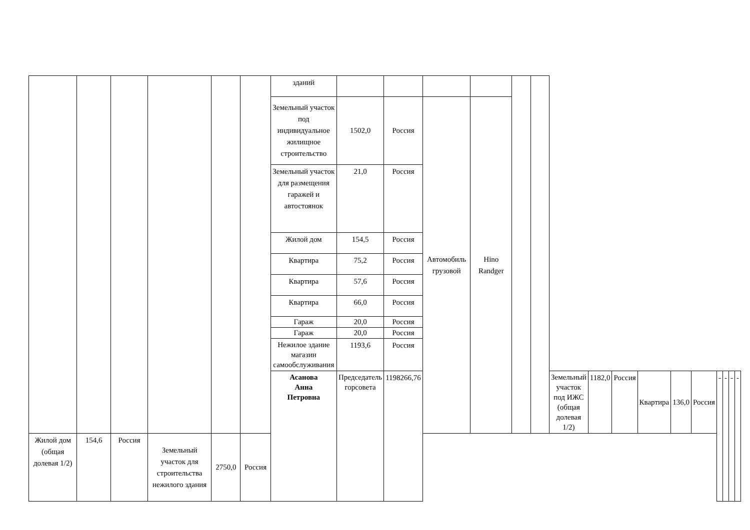| | | | | | | зданий | | | | | | | | | | | | | | | | |
| | | | | | | Земельный участок под индивидуальное жилищное строительство | 1502,0 | Россия | Автомобиль грузовой | Hino Randger | | | | | | | | | | | | |
| | | | | | | Земельный участок для размещения гаражей и автостоянок | 21,0 | Россия | | | | | | | | | | | | | | |
| | | | | | | Жилой дом | 154,5 | Россия | | | | | | | | | | | | | | |
| | | | | | | Квартира | 75,2 | Россия | | | | | | | | | | | | | | |
| | | | | | | Квартира | 57,6 | Россия | | | | | | | | | | | | | | |
| | | | | | | Квартира | 66,0 | Россия | | | | | | | | | | | | | | |
| | | | | | | Гараж | 20,0 | Россия | | | | | | | | | | | | | | |
| | | | | | | Гараж | 20,0 | Россия | | | | | | | | | | | | | | |
| | | | | | | Нежилое здание магазин самообслуживания | 1193,6 | Россия | | | | | | | | | | | | | | |
| | | | | | | Асанова Анна Петровна | Председатель горсовета | 1198266,76 | | | | | Земельный участок под ИЖС (общая долевая 1/2) | 1182,0 | Россия | Квартира | 136,0 | Россия | - | - | - | - |
| Жилой дом (общая долевая 1/2) | 154,6 | Россия | Земельный участок для строительства нежилого здания | 2750,0 | Россия | | | | | | | | | | | | | | | | | |